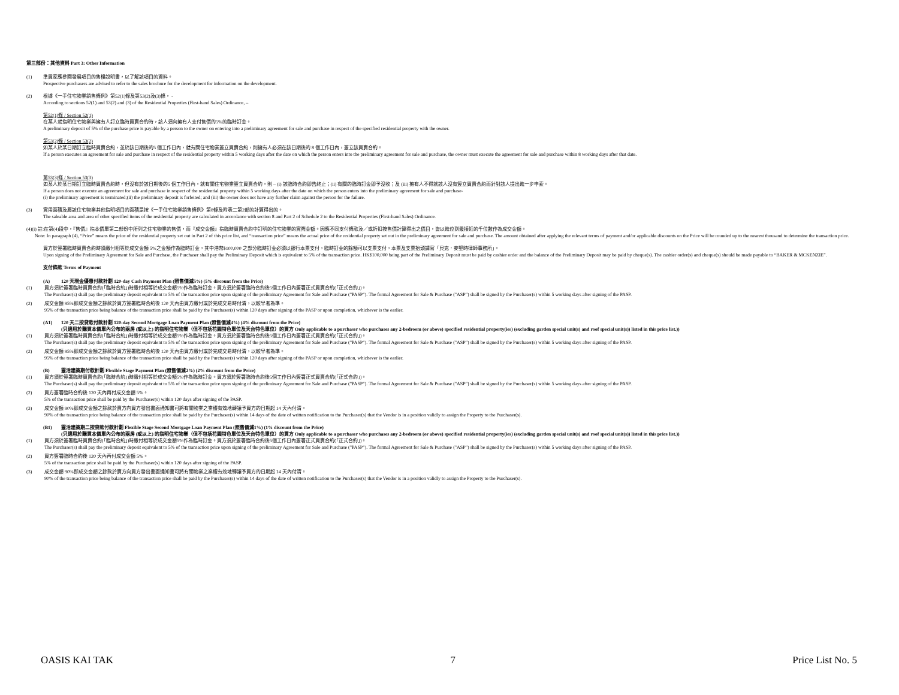第三部份：其他資料 Part 3: Other Information
(1) 準買家應參閱發展項目的售樓說明書，以了解該項目的資料。
Prospective purchasers are advised to refer to the sales brochure for the development for information on the development.
(2) 根據《一手住宅物業銷售條例》第52(1)條及第53(2)及(3)條， -
According to sections 52(1) and 53(2) and (3) of the Residential Properties (First-hand Sales) Ordinance, –
第52(1)條 / Section 52(1)
在某人就指明住宅物業與擁有人訂立臨時買賣合約時，該人須向擁有人支付售價的5%的臨時訂金。
A preliminary deposit of 5% of the purchase price is payable by a person to the owner on entering into a preliminary agreement for sale and purchase in respect of the specified residential property with the owner.
第53(2)條 / Section 53(2)
如某人於某日期訂立臨時買賣合約，並於該日期後的5 個工作日內，就有關住宅物業簽立買賣合約，則擁有人必須在該日期後的 8 個工作日內，簽立該買賣合約。
If a person executes an agreement for sale and purchase in respect of the residential property within 5 working days after the date on which the person enters into the preliminary agreement for sale and purchase, the owner must execute the agreement for sale and purchase within 8 working days after that date.
第53(3)條 / Section 53(3)
如某人於某日期訂立臨時買賣合約時，但沒有於該日期後的5 個工作日內，就有關住宅物業簽立買賣合約，則 – (i) 該臨時合約即告終止；(ii) 有關的臨時訂金即予沒收；及 (iii) 擁有人不得就該人沒有簽立買賣合約而針對該人提出進一步申索。
If a person does not execute an agreement for sale and purchase in respect of the residential property within 5 working days after the date on which the person enters into the preliminary agreement for sale and purchase-
(i) the preliminary agreement is terminated;(ii) the preliminary deposit is forfeited; and (iii) the owner does not have any further claim against the person for the failure.
(3) 實用面積及屬該住宅物業其他指明項目的面積是按《一手住宅物業銷售條例》第8條及附表二第2部的計算得出的。
The saleable area and area of other specified items of the residential property are calculated in accordance with section 8 and Part 2 of Schedule 2 to the Residential Properties (First-hand Sales) Ordinance.
(4)(i) 註:在第(4)段中，『售價』指本價單第二部份中所列之住宅物業的售價，而『成交金額』指臨時買賣合約中訂明的住宅物業的實際金額。因應不同支付條款及／或折扣按售價計算得出之價目，皆以進位到最接近的千位數作為成交金額。
Note: In paragraph (4), “Price” means the price of the residential property set out in Part 2 of this price list, and “transaction price” means the actual price of the residential property set out in the preliminary agreement for sale and purchase. The amount obtained after applying the relevant terms of payment and/or applicable discounts on the Price will be rounded up to the nearest thousand to determine the transaction price.
買方於簽署臨時買賣合約時須繳付相等於成交金額 5%之金額作為臨時訂金，其中港幣$100,000 之部分臨時訂金必須以銀行本票支付，臨時訂金的餘額可以支票支付，本票及支票抬頭請寫「貝克．麥堅時律師事務所」。
Upon signing of the Preliminary Agreement for Sale and Purchase, the Purchaser shall pay the Preliminary Deposit which is equivalent to 5% of the transaction price. HK$100,000 being part of the Preliminary Deposit must be paid by cashier order and the balance of the Preliminary Deposit may be paid by cheque(s). The cashier order(s) and cheque(s) should be made payable to “BAKER & MCKENZIE”.
支付條款 Terms of Payment
(A) 120 天現金優惠付款計劃 120-day Cash Payment Plan (照售價減5%) (5% discount from the Price)
(1) 買方須於簽署臨時買賣合約(「臨時合約」)時繳付相等於成交金額5%作為臨時訂金。買方須於簽署臨時合約後5個工作日內簽署正式買賣合約(「正式合約」)。
The Purchaser(s) shall pay the preliminary deposit equivalent to 5% of the transaction price upon signing of the preliminary Agreement for Sale and Purchase ("PASP"). The formal Agreement for Sale & Purchase ("ASP") shall be signed by the Purchaser(s) within 5 working days after signing of the PASP.
(2) 成交金額 95%即成交金額之餘款於買方簽署臨時合約後 120 天內由買方繳付或於完成交易時付清，以較早者為準。
95% of the transaction price being balance of the transaction price shall be paid by the Purchaser(s) within 120 days after signing of the PASP or upon completion, whichever is the earlier.
(A1) 120 天二按貸款付款計劃 120-day Second Mortgage Loan Payment Plan (照售價減4%) (4% discount from the Price)
(只適用於購買本價單內公布的兩房 (或以上) 的指明住宅物業（但不包括花園特色單位及天台特色單位）的買方 Only applicable to a purchaser who purchases any 2-bedroom (or above) specified residential property(ies) (excluding garden special unit(s) and roof special unit(s)) listed in this price list.))
(1) 買方須於簽署臨時買賣合約(「臨時合約」)時繳付相等於成交金額5%作為臨時訂金。買方須於簽署臨時合約後5個工作日內簽署正式買賣合約(「正式合約」)。
The Purchaser(s) shall pay the preliminary deposit equivalent to 5% of the transaction price upon signing of the preliminary Agreement for Sale and Purchase ("PASP"). The formal Agreement for Sale & Purchase ("ASP") shall be signed by the Purchaser(s) within 5 working days after signing of the PASP.
(2) 成交金額 95%即成交金額之餘款於買方簽署臨時合約後 120 天內由買方繳付或於完成交易時付清，以較早者為準。
95% of the transaction price being balance of the transaction price shall be paid by the Purchaser(s) within 120 days after signing of the PASP or upon completion, whichever is the earlier.
(B) 靈活建築期付款計劃 Flexible Stage Payment Plan (照售價減2%) (2% discount from the Price)
(1) 買方須於簽署臨時買賣合約(「臨時合約」)時繳付相等於成交金額5%作為臨時訂金。買方須於簽署臨時合約後5個工作日內簽署正式買賣合約(「正式合約」)。
The Purchaser(s) shall pay the preliminary deposit equivalent to 5% of the transaction price upon signing of the preliminary Agreement for Sale and Purchase ("PASP"). The formal Agreement for Sale & Purchase ("ASP") shall be signed by the Purchaser(s) within 5 working days after signing of the PASP.
(2) 買方簽署臨時合約後 120 天內再付成交金額 5%。
5% of the transaction price shall be paid by the Purchaser(s) within 120 days after signing of the PASP.
(3) 成交金額 90%即成交金額之餘款於賣方向買方發出書面通知書可將有關物業之業權有效地轉讓予買方的日期起 14 天內付清。
90% of the transaction price being balance of the transaction price shall be paid by the Purchaser(s) within 14 days of the date of written notification to the Purchaser(s) that the Vendor is in a position validly to assign the Property to the Purchaser(s).
(B1) 靈活建築期二按貸款付款計劃 Flexible Stage Second Mortgage Loan Payment Plan (照售價減1%) (1% discount from the Price)
(只適用於購買本價單內公布的兩房 (或以上) 的指明住宅物業（但不包括花園特色單位及天台特色單位）的買方 Only applicable to a purchaser who purchases any 2-bedroom (or above) specified residential property(ies) (excluding garden special unit(s) and roof special unit(s)) listed in this price list.))
(1) 買方須於簽署臨時買賣合約(「臨時合約」)時繳付相等於成交金額5%作為臨時訂金。買方須於簽署臨時合約後5個工作日內簽署正式買賣合約(「正式合約」)。
The Purchaser(s) shall pay the preliminary deposit equivalent to 5% of the transaction price upon signing of the preliminary Agreement for Sale and Purchase ("PASP"). The formal Agreement for Sale & Purchase ("ASP") shall be signed by the Purchaser(s) within 5 working days after signing of the PASP.
(2) 買方簽署臨時合約後 120 天內再付成交金額 5%。
5% of the transaction price shall be paid by the Purchaser(s) within 120 days after signing of the PASP.
(3) 成交金額 90%即成交金額之餘款於賣方向買方發出書面通知書可將有關物業之業權有效地轉讓予買方的日期起 14 天內付清。
90% of the transaction price being balance of the transaction price shall be paid by the Purchaser(s) within 14 days of the date of written notification to the Purchaser(s) that the Vendor is in a position validly to assign the Property to the Purchaser(s).
OASIS KAI TAK 7 Price List No. 5